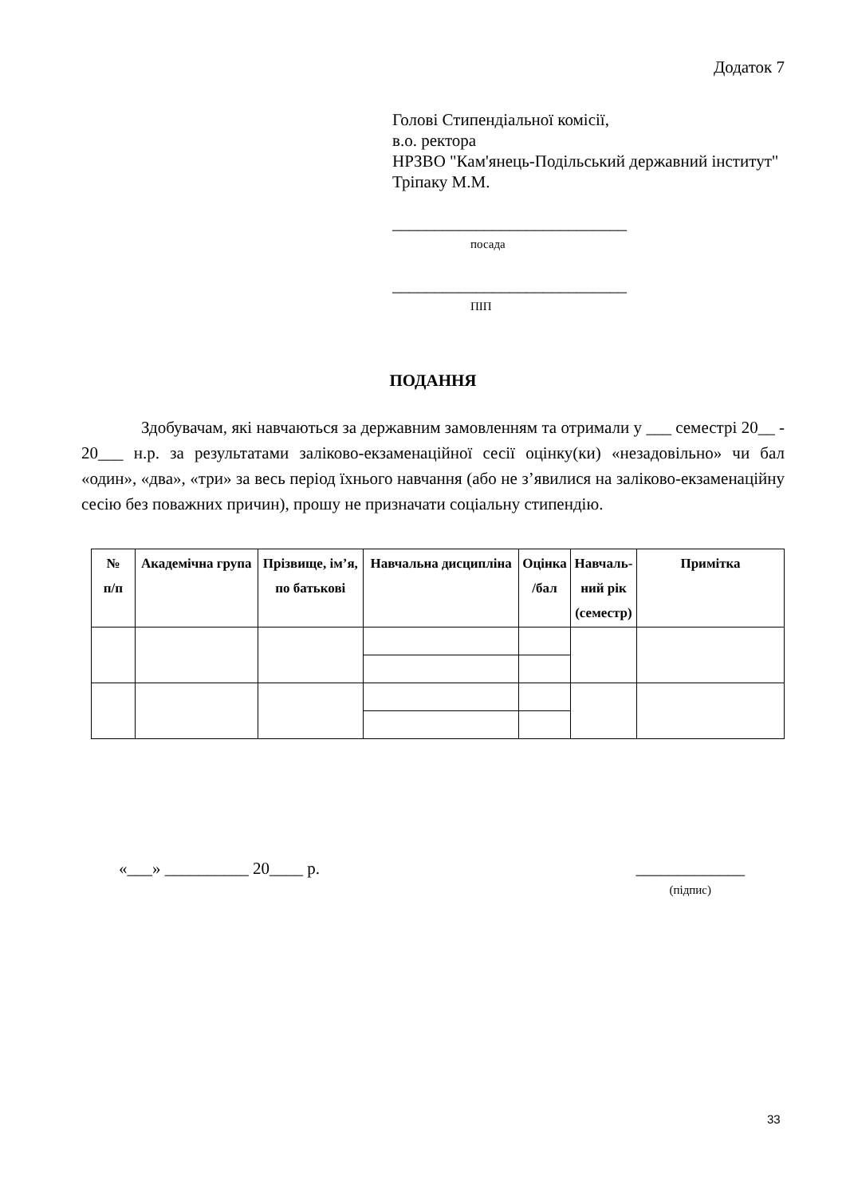Додаток 7
Голові Стипендіальної комісії,
в.о. ректора
НРЗВО "Кам'янець-Подільський державний інститут"
Тріпаку М.М.
____________________________
посада
____________________________
ПІП
ПОДАННЯ
Здобувачам, які навчаються за державним замовленням та отримали у ___ семестрі 20__ - 20___ н.р. за результатами заліково-екзаменаційної сесії оцінку(ки) «незадовільно» чи бал «один», «два», «три» за весь період їхнього навчання (або не з’явилися на заліково-екзаменаційну сесію без поважних причин), прошу не призначати соціальну стипендію.
| № п/п | Академічна група | Прізвище, ім’я, по батькові | Навчальна дисципліна | Оцінка /бал | Навчаль- ний рік (семестр) | Примітка |
| --- | --- | --- | --- | --- | --- | --- |
«___» __________ 20____ р. _____________
(підпис)
33